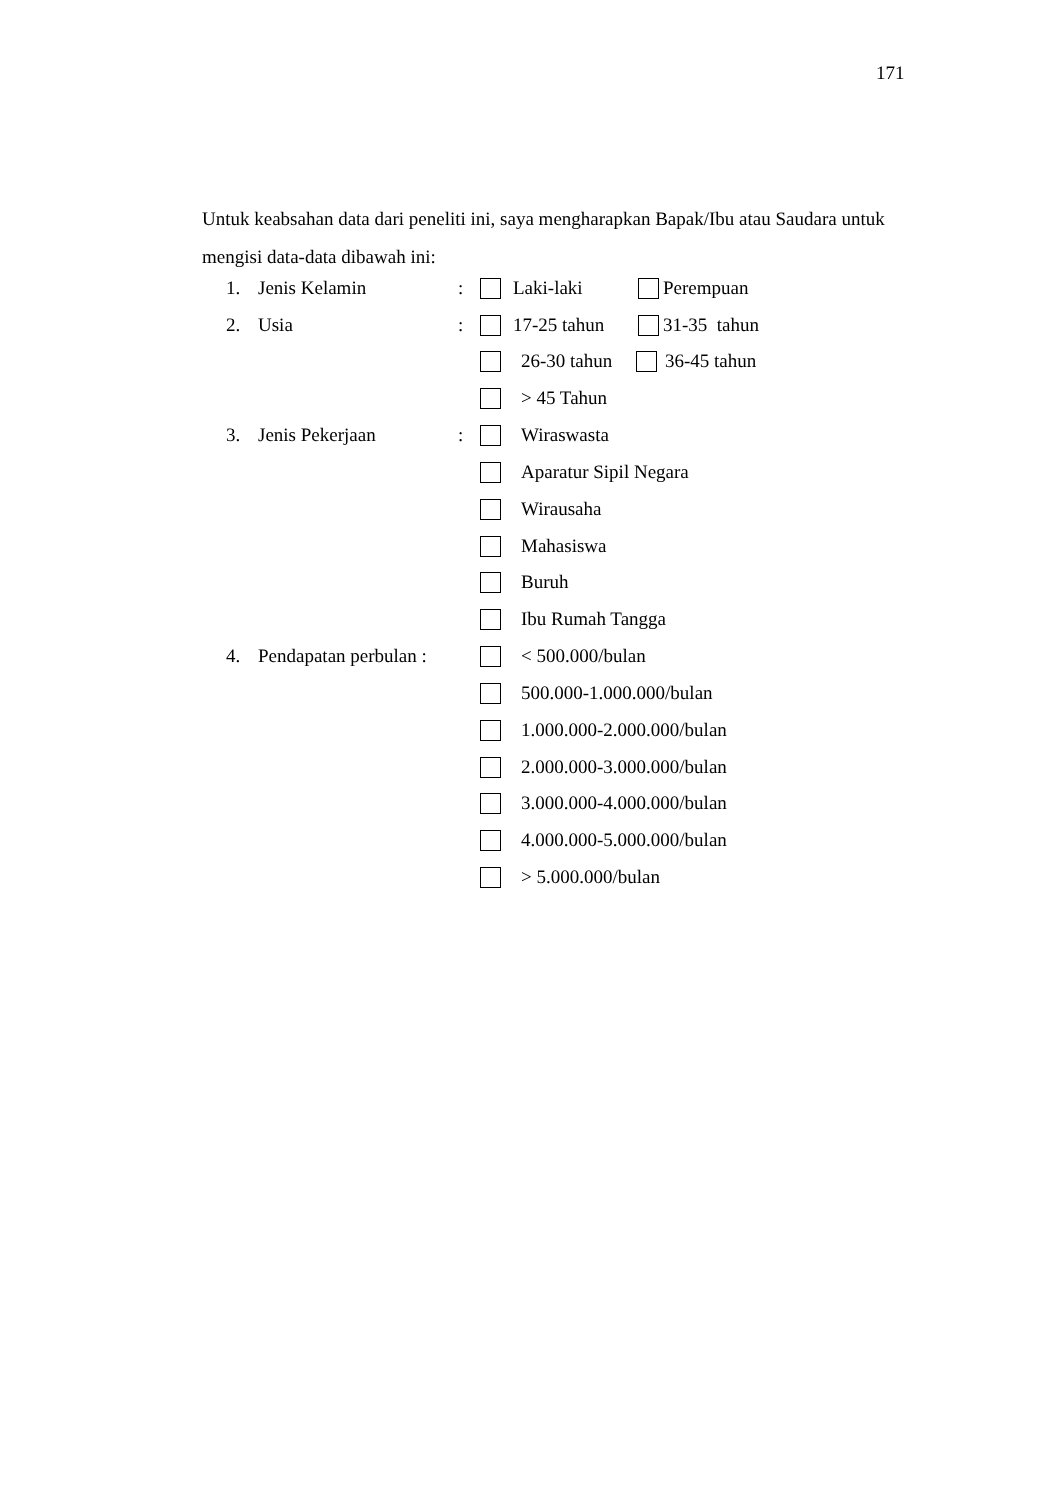171
Untuk keabsahan data dari peneliti ini, saya mengharapkan Bapak/Ibu atau Saudara untuk mengisi data-data dibawah ini:
1. Jenis Kelamin: Laki-laki Perempuan
2. Usia: 17-25 tahun 31-35 tahun
26-30 tahun 36-45 tahun
> 45 Tahun
3. Jenis Pekerjaan: Wiraswasta
Aparatur Sipil Negara
Wirausaha
Mahasiswa
Buruh
Ibu Rumah Tangga
4. Pendapatan perbulan : < 500.000/bulan
500.000-1.000.000/bulan
1.000.000-2.000.000/bulan
2.000.000-3.000.000/bulan
3.000.000-4.000.000/bulan
4.000.000-5.000.000/bulan
> 5.000.000/bulan